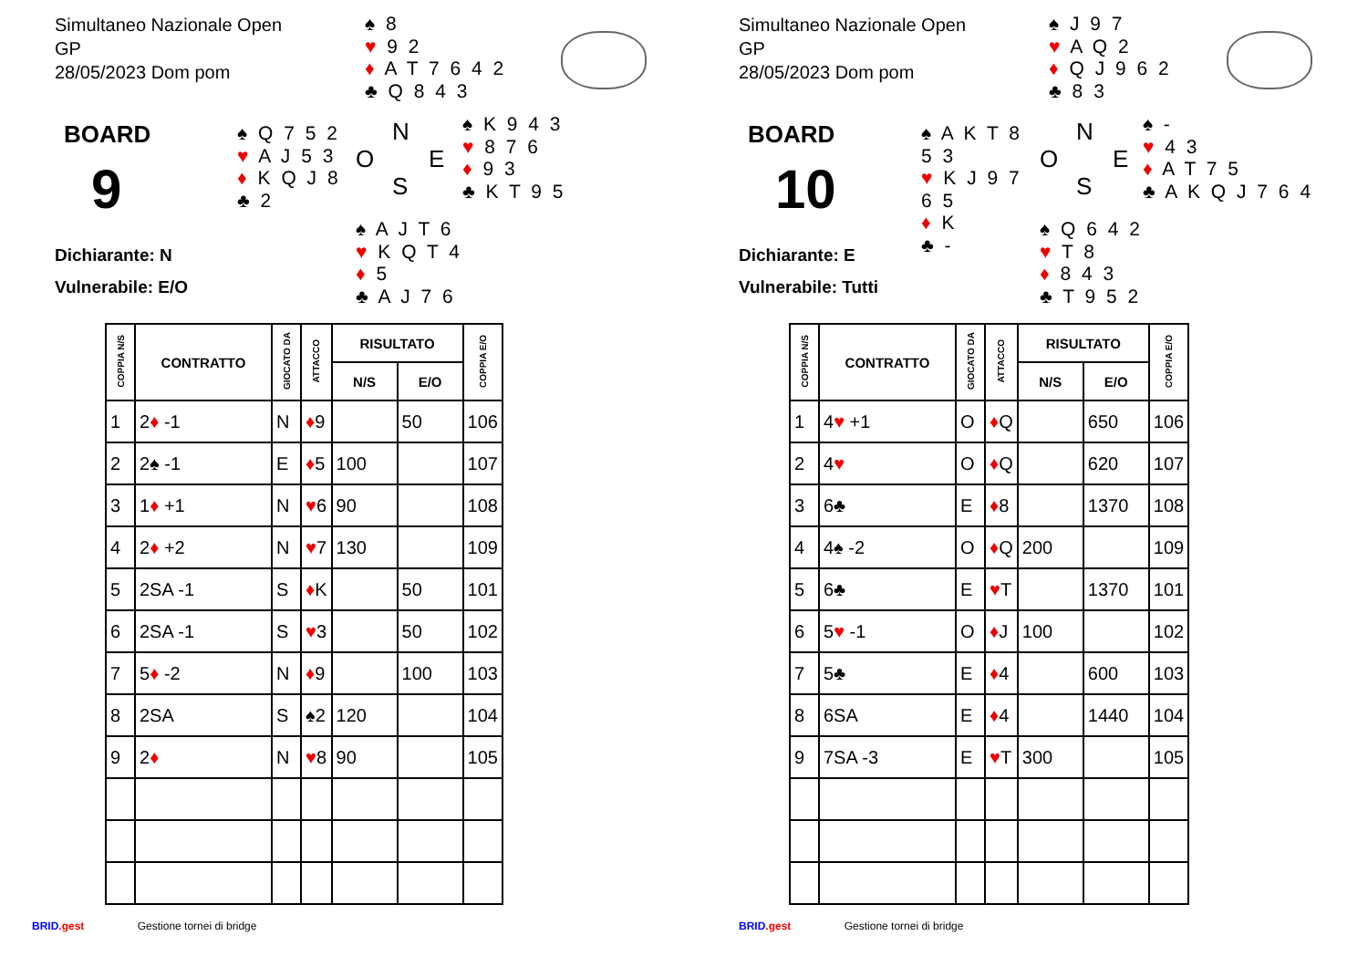Simultaneo Nazionale Open
GP
28/05/2023 Dom pom
♠ 8
♥ 9 2
♦ A T 7 6 4 2
♣ Q 8 4 3
BOARD
9
Dichiarante: N
Vulnerabile: E/O
♠ Q 7 5 2
♥ A J 5 3
♦ K Q J 8
♣ 2
N
O E
S
♠ A J T 6
♥ K Q T 4
♦ 5
♣ A J 7 6
♠ K 9 4 3
♥ 8 7 6
♦ 9 3
♣ K T 9 5
| COPPIA N/S | CONTRATTO | GIOCATO DA | ATTACCO | RISULTATO | | COPPIA E/O |
| --- | --- | --- | --- | --- | --- | --- |
| | | | | N/S | E/O | |
| 1 | 2 ♦ -1 | N | ♦ 9 | | 50 | 106 |
| 2 | 2♠ -1 | E | ♦ 5 | 100 | | 107 |
| 3 | 1 ♦ +1 | N | ♥ 6 | 90 | | 108 |
| 4 | 2 ♦ +2 | N | ♥ 7 | 130 | | 109 |
| 5 | 2SA -1 | S | ♦ K | | 50 | 101 |
| 6 | 2SA -1 | S | ♥ 3 | | 50 | 102 |
| 7 | 5 ♦ -2 | N | ♦ 9 | | 100 | 103 |
| 8 | 2SA | S | ♠2 | 120 | | 104 |
| 9 | 2 ♦ | N | ♥ 8 | 90 | | 105 |
BRID.gest Gestione tornei di bridge
Simultaneo Nazionale Open
GP
28/05/2023 Dom pom
♠ J 9 7
♥ A Q 2
♦ Q J 9 6 2
♣ 8 3
BOARD
10
Dichiarante: E
Vulnerabile: Tutti
♠ A K T 8 5 3
♥ K J 9 7 6 5
♦ K
♣ -
N
O E
S
♠ Q 6 4 2
♥ T 8
♦ 8 4 3
♣ T 9 5 2
♠ -
♥ 4 3
♦ A T 7 5
♣ A K Q J 7 6 4
| COPPIA N/S | CONTRATTO | GIOCATO DA | ATTACCO | RISULTATO | | COPPIA E/O |
| --- | --- | --- | --- | --- | --- | --- |
| | | | | N/S | E/O | |
| 1 | 4 ♥ +1 | O | ♦ Q | | 650 | 106 |
| 2 | 4 ♥ | O | ♦ Q | | 620 | 107 |
| 3 | 6♣ | E | ♦ 8 | | 1370 | 108 |
| 4 | 4♠ -2 | O | ♦ Q | 200 | | 109 |
| 5 | 6♣ | E | ♥ T | | 1370 | 101 |
| 6 | 5 ♥ -1 | O | ♦ J | 100 | | 102 |
| 7 | 5♣ | E | ♦ 4 | | 600 | 103 |
| 8 | 6SA | E | ♦ 4 | | 1440 | 104 |
| 9 | 7SA -3 | E | ♥ T | 300 | | 105 |
BRID.gest Gestione tornei di bridge